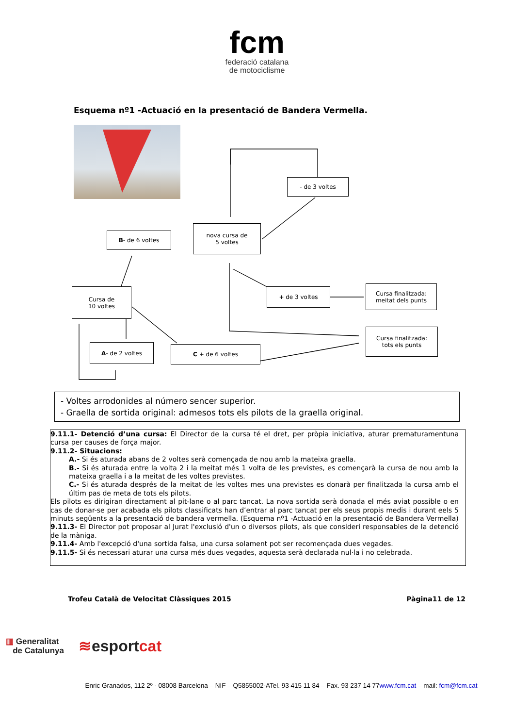fcm
federació catalana
de motociclisme
Esquema nº1 -Actuació en la presentació de Bandera Vermella.
- de 3 voltes
nova cursa de
5 voltes
B - de 6 voltes
Cursa de
10 voltes
+ de 3 voltes
Cursa finalitzada:
meitat dels punts
Cursa finalitzada:
tots els punts
A - de 2 voltes C + de 6 voltes
- Voltes arrodonides al número sencer superior.
- Graella de sortida original: admesos tots els pilots de la graella original.
9.11.1- Detenció d’una cursa: El Director de la cursa té el dret, per pròpia iniciativa, aturar prematuramentuna cursa per causes de força major.
9.11.2- Situacions:
A.- Si és aturada abans de 2 voltes serà començada de nou amb la mateixa graella.
B.- Si és aturada entre la volta 2 i la meitat més 1 volta de les previstes, es començarà la cursa de nou amb la mateixa graella i a la meitat de les voltes previstes.
C.- Si és aturada després de la meitat de les voltes mes una previstes es donarà per finalitzada la cursa amb el últim pas de meta de tots els pilots.
Els pilots es dirigiran directament al pit-lane o al parc tancat. La nova sortida serà donada el més aviat possible o en cas de donar-se per acabada els pilots classificats han d’entrar al parc tancat per els seus propis medis i durant eels 5 minuts següents a la presentació de bandera vermella. (Esquema nº1 -Actuació en la presentació de Bandera Vermella)
9.11.3- El Director pot proposar al Jurat l'exclusió d'un o diversos pilots, als que consideri responsables de la detenció de la màniga.
9.11.4- Amb l'excepció d'una sortida falsa, una cursa solament pot ser recomençada dues vegades.
9.11.5- Si és necessari aturar una cursa més dues vegades, aquesta serà declarada nul·la i no celebrada.
Trofeu Català de Velocitat Clàssiques 2015 Pàgina11 de 12
▥ Generalitat
de Catalunya
≋esportcat
Enric Granados, 112 2º - 08008 Barcelona – NIF – Q5855002-ATel. 93 415 11 84 – Fax. 93 237 14 77www.fcm.cat – mail: fcm@fcm.cat